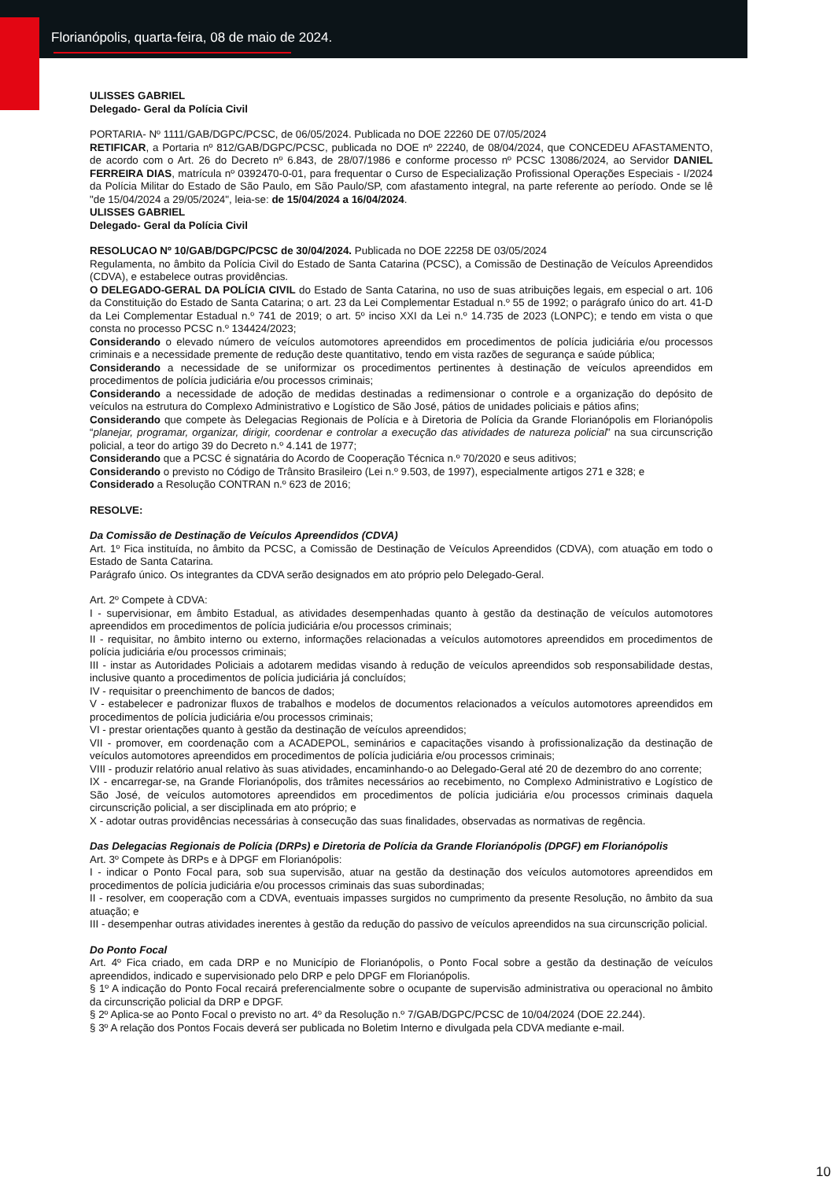Florianópolis, quarta-feira, 08 de maio de 2024.
ULISSES GABRIEL
Delegado- Geral da Polícia Civil
PORTARIA- Nº 1111/GAB/DGPC/PCSC, de 06/05/2024. Publicada no DOE 22260 DE 07/05/2024
RETIFICAR, a Portaria nº 812/GAB/DGPC/PCSC, publicada no DOE nº 22240, de 08/04/2024, que CONCEDEU AFASTAMENTO, de acordo com o Art. 26 do Decreto nº 6.843, de 28/07/1986 e conforme processo nº PCSC 13086/2024, ao Servidor DANIEL FERREIRA DIAS, matrícula nº 0392470-0-01, para frequentar o Curso de Especialização Profissional Operações Especiais - I/2024 da Polícia Militar do Estado de São Paulo, em São Paulo/SP, com afastamento integral, na parte referente ao período. Onde se lê "de 15/04/2024 a 29/05/2024", leia-se: de 15/04/2024 a 16/04/2024.
ULISSES GABRIEL
Delegado- Geral da Polícia Civil
RESOLUCAO Nº 10/GAB/DGPC/PCSC de 30/04/2024. Publicada no DOE 22258 DE 03/05/2024
Regulamenta, no âmbito da Polícia Civil do Estado de Santa Catarina (PCSC), a Comissão de Destinação de Veículos Apreendidos (CDVA), e estabelece outras providências.
O DELEGADO-GERAL DA POLÍCIA CIVIL do Estado de Santa Catarina, no uso de suas atribuições legais, em especial o art. 106 da Constituição do Estado de Santa Catarina; o art. 23 da Lei Complementar Estadual n.º 55 de 1992; o parágrafo único do art. 41-D da Lei Complementar Estadual n.º 741 de 2019; o art. 5º inciso XXI da Lei n.º 14.735 de 2023 (LONPC); e tendo em vista o que consta no processo PCSC n.º 134424/2023;
Considerando o elevado número de veículos automotores apreendidos em procedimentos de polícia judiciária e/ou processos criminais e a necessidade premente de redução deste quantitativo, tendo em vista razões de segurança e saúde pública;
Considerando a necessidade de se uniformizar os procedimentos pertinentes à destinação de veículos apreendidos em procedimentos de polícia judiciária e/ou processos criminais;
Considerando a necessidade de adoção de medidas destinadas a redimensionar o controle e a organização do depósito de veículos na estrutura do Complexo Administrativo e Logístico de São José, pátios de unidades policiais e pátios afins;
Considerando que compete às Delegacias Regionais de Polícia e à Diretoria de Polícia da Grande Florianópolis em Florianópolis “planejar, programar, organizar, dirigir, coordenar e controlar a execução das atividades de natureza policial” na sua circunscrição policial, a teor do artigo 39 do Decreto n.º 4.141 de 1977;
Considerando que a PCSC é signatária do Acordo de Cooperação Técnica n.º 70/2020 e seus aditivos;
Considerando o previsto no Código de Trânsito Brasileiro (Lei n.º 9.503, de 1997), especialmente artigos 271 e 328; e
Considerado a Resolução CONTRAN n.º 623 de 2016;
RESOLVE:
Da Comissão de Destinação de Veículos Apreendidos (CDVA)
Art. 1º Fica instituída, no âmbito da PCSC, a Comissão de Destinação de Veículos Apreendidos (CDVA), com atuação em todo o Estado de Santa Catarina.
Parágrafo único. Os integrantes da CDVA serão designados em ato próprio pelo Delegado-Geral.
Art. 2º Compete à CDVA:
I - supervisionar, em âmbito Estadual, as atividades desempenhadas quanto à gestão da destinação de veículos automotores apreendidos em procedimentos de polícia judiciária e/ou processos criminais;
II - requisitar, no âmbito interno ou externo, informações relacionadas a veículos automotores apreendidos em procedimentos de polícia judiciária e/ou processos criminais;
III - instar as Autoridades Policiais a adotarem medidas visando à redução de veículos apreendidos sob responsabilidade destas, inclusive quanto a procedimentos de polícia judiciária já concluídos;
IV - requisitar o preenchimento de bancos de dados;
V - estabelecer e padronizar fluxos de trabalhos e modelos de documentos relacionados a veículos automotores apreendidos em procedimentos de polícia judiciária e/ou processos criminais;
VI - prestar orientações quanto à gestão da destinação de veículos apreendidos;
VII - promover, em coordenação com a ACADEPOL, seminários e capacitações visando à profissionalização da destinação de veículos automotores apreendidos em procedimentos de polícia judiciária e/ou processos criminais;
VIII - produzir relatório anual relativo às suas atividades, encaminhando-o ao Delegado-Geral até 20 de dezembro do ano corrente;
IX - encarregar-se, na Grande Florianópolis, dos trâmites necessários ao recebimento, no Complexo Administrativo e Logístico de São José, de veículos automotores apreendidos em procedimentos de polícia judiciária e/ou processos criminais daquela circunscrição policial, a ser disciplinada em ato próprio; e
X - adotar outras providências necessárias à consecução das suas finalidades, observadas as normativas de regência.
Das Delegacias Regionais de Polícia (DRPs) e Diretoria de Polícia da Grande Florianópolis (DPGF) em Florianópolis
Art. 3º Compete às DRPs e à DPGF em Florianópolis:
I - indicar o Ponto Focal para, sob sua supervisão, atuar na gestão da destinação dos veículos automotores apreendidos em procedimentos de polícia judiciária e/ou processos criminais das suas subordinadas;
II - resolver, em cooperação com a CDVA, eventuais impasses surgidos no cumprimento da presente Resolução, no âmbito da sua atuação; e
III - desempenhar outras atividades inerentes à gestão da redução do passivo de veículos apreendidos na sua circunscrição policial.
Do Ponto Focal
Art. 4º Fica criado, em cada DRP e no Município de Florianópolis, o Ponto Focal sobre a gestão da destinação de veículos apreendidos, indicado e supervisionado pelo DRP e pelo DPGF em Florianópolis.
§ 1º A indicação do Ponto Focal recairá preferencialmente sobre o ocupante de supervisão administrativa ou operacional no âmbito da circunscrição policial da DRP e DPGF.
§ 2º Aplica-se ao Ponto Focal o previsto no art. 4º da Resolução n.º 7/GAB/DGPC/PCSC de 10/04/2024 (DOE 22.244).
§ 3º A relação dos Pontos Focais deverá ser publicada no Boletim Interno e divulgada pela CDVA mediante e-mail.
10